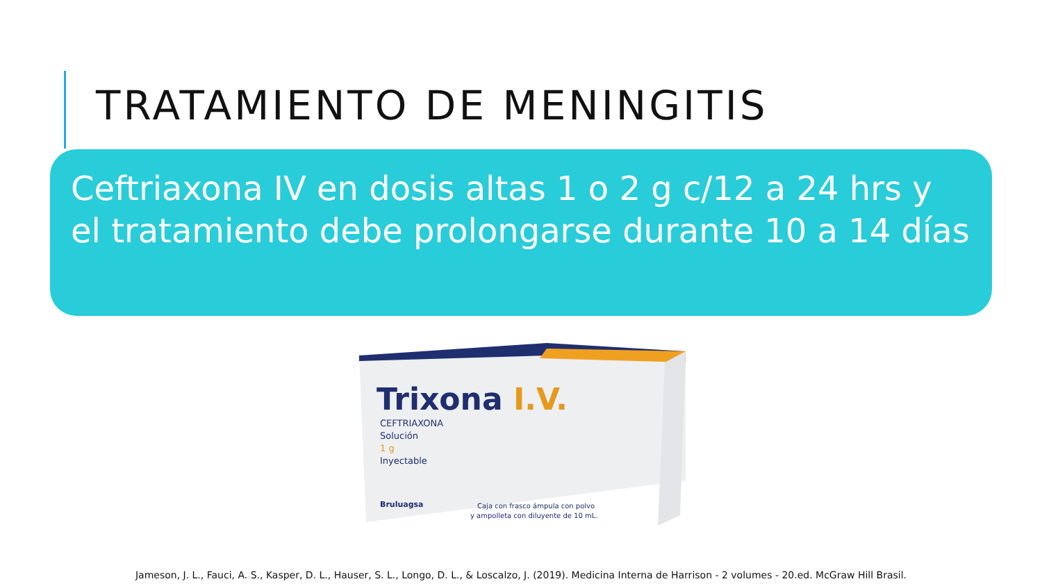TRATAMIENTO DE MENINGITIS
Ceftriaxona IV en dosis altas 1 o 2 g c/12 a 24 hrs y el tratamiento debe prolongarse durante 10 a 14 días
Trixona I.V.
CEFTRIAXONA
Solución
1 g
Inyectable
Bruluagsa
Caja con frasco ámpula con polvo
y ampolleta con diluyente de 10 mL.
Jameson, J. L., Fauci, A. S., Kasper, D. L., Hauser, S. L., Longo, D. L., & Loscalzo, J. (2019). Medicina Interna de Harrison - 2 volumes - 20.ed. McGraw Hill Brasil.